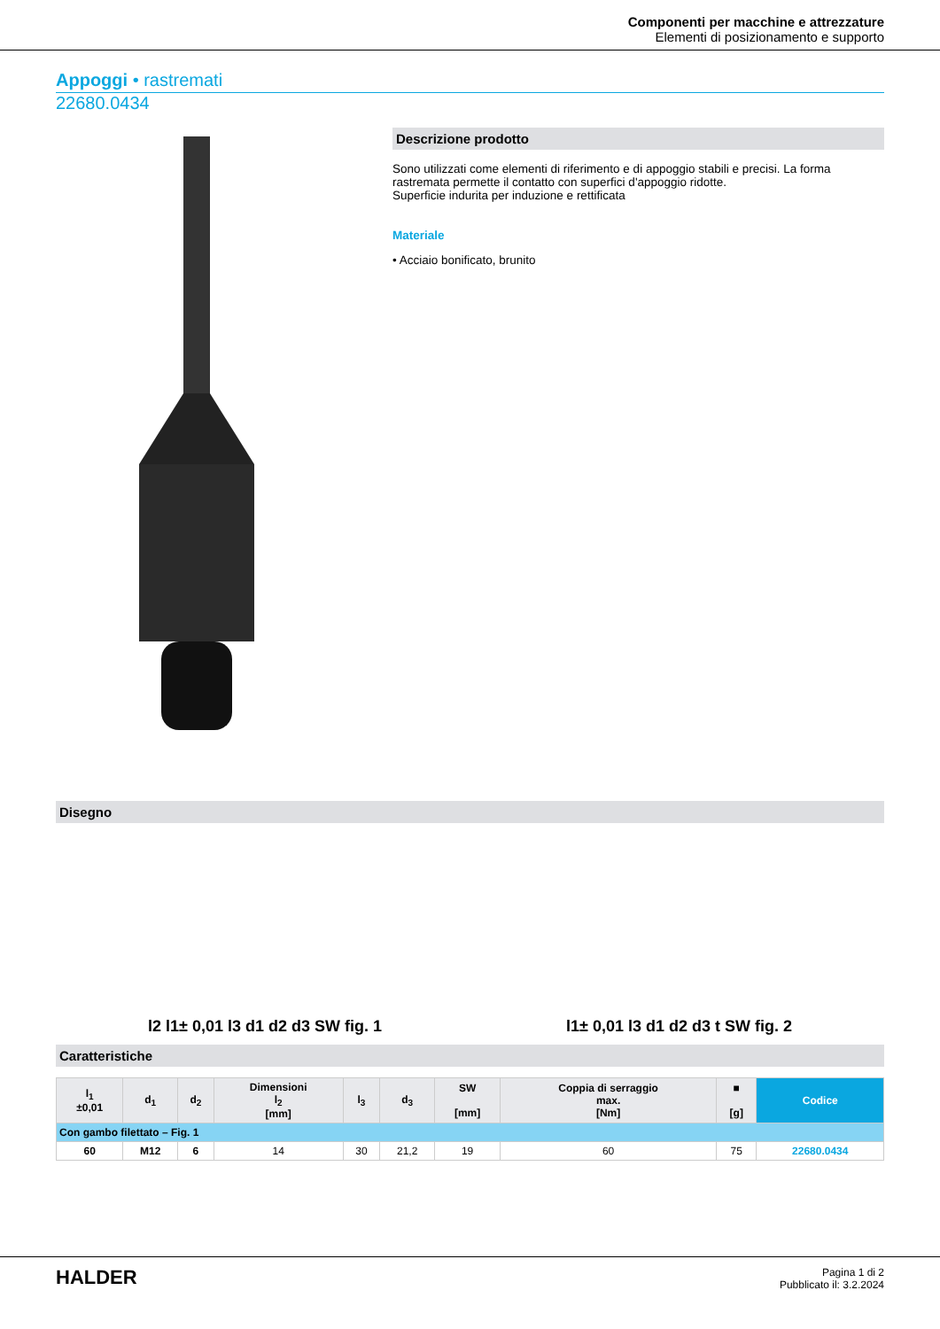Componenti per macchine e attrezzature
Elementi di posizionamento e supporto
Appoggi • rastremati
22680.0434
Descrizione prodotto
Sono utilizzati come elementi di riferimento e di appoggio stabili e precisi. La forma rastremata permette il contatto con superfici d'appoggio ridotte.
Superficie indurita per induzione e rettificata
Materiale
• Acciaio bonificato, brunito
Disegno
l2 l1± 0,01 l3 d1 d2 d3 SW fig. 1 l1± 0,01 l3 d1 d2 d3 t SW fig. 2
Caratteristiche
| l<sub>1</sub> ±0,01 | d<sub>1</sub> | d<sub>2</sub> | Dimensioni l<sub>2</sub> [mm] | l<sub>3</sub> | d<sub>3</sub> | SW [mm] | Coppia di serraggio max. [Nm] | ■ [g] | Codice |
| --- | --- | --- | --- | --- | --- | --- | --- | --- | --- |
| Con gambo filettato – Fig. 1 | | | | | | | | | |
| 60 | M12 | 6 | 14 | 30 | 21,2 | 19 | 60 | 75 | 22680.0434 |
HALDER
Pagina 1 di 2
Pubblicato il: 3.2.2024